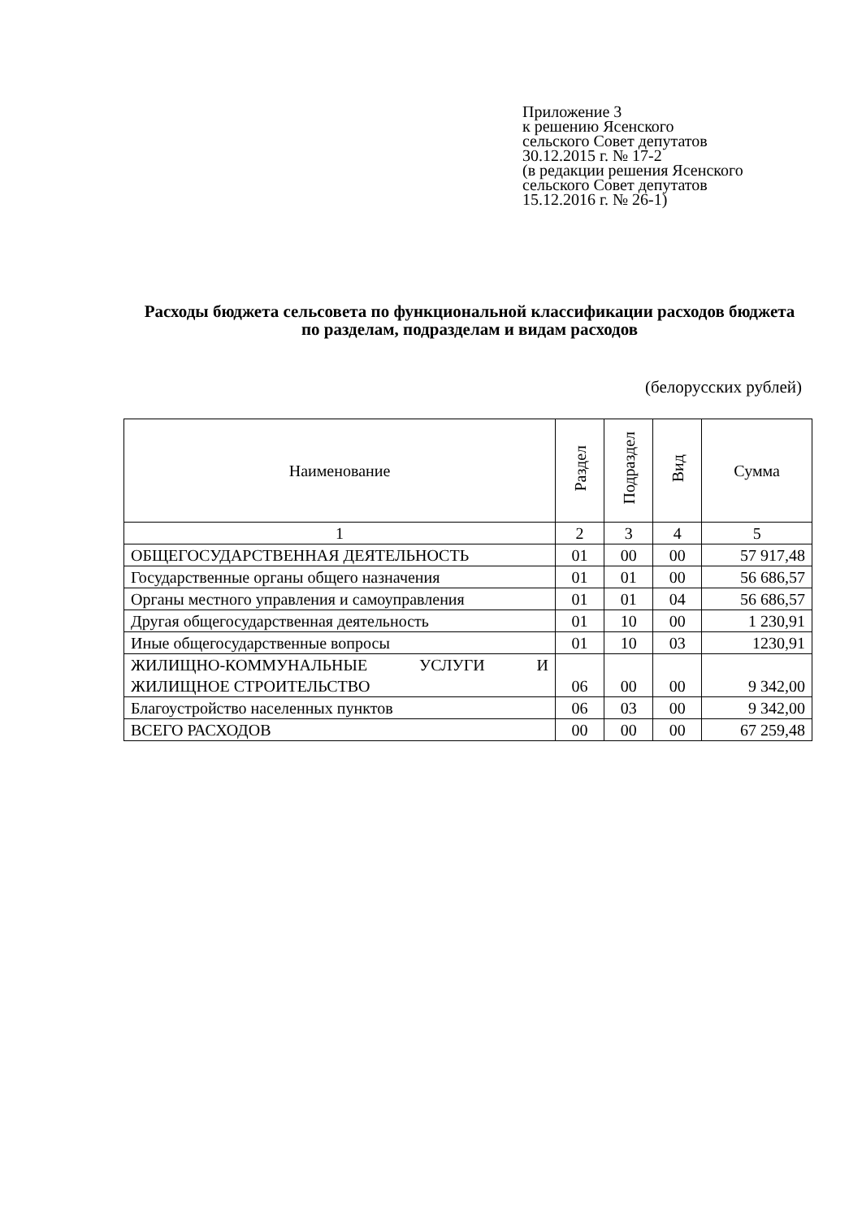Приложение 3
к решению Ясенского
сельского Совет депутатов
30.12.2015 г. № 17-2
(в редакции решения Ясенского
сельского Совет депутатов
15.12.2016 г. № 26-1)
Расходы бюджета сельсовета по функциональной классификации расходов бюджета по разделам, подразделам и видам расходов
(белорусских рублей)
| Наименование | Раздел | Подраздел | Вид | Сумма |
| --- | --- | --- | --- | --- |
| 1 | 2 | 3 | 4 | 5 |
| ОБЩЕГОСУДАРСТВЕННАЯ ДЕЯТЕЛЬНОСТЬ | 01 | 00 | 00 | 57 917,48 |
| Государственные органы общего назначения | 01 | 01 | 00 | 56 686,57 |
| Органы местного управления и самоуправления | 01 | 01 | 04 | 56 686,57 |
| Другая общегосударственная деятельность | 01 | 10 | 00 | 1 230,91 |
| Иные общегосударственные вопросы | 01 | 10 | 03 | 1230,91 |
| ЖИЛИЩНО-КОММУНАЛЬНЫЕ УСЛУГИ И ЖИЛИЩНОЕ СТРОИТЕЛЬСТВО | 06 | 00 | 00 | 9 342,00 |
| Благоустройство населенных пунктов | 06 | 03 | 00 | 9 342,00 |
| ВСЕГО РАСХОДОВ | 00 | 00 | 00 | 67 259,48 |